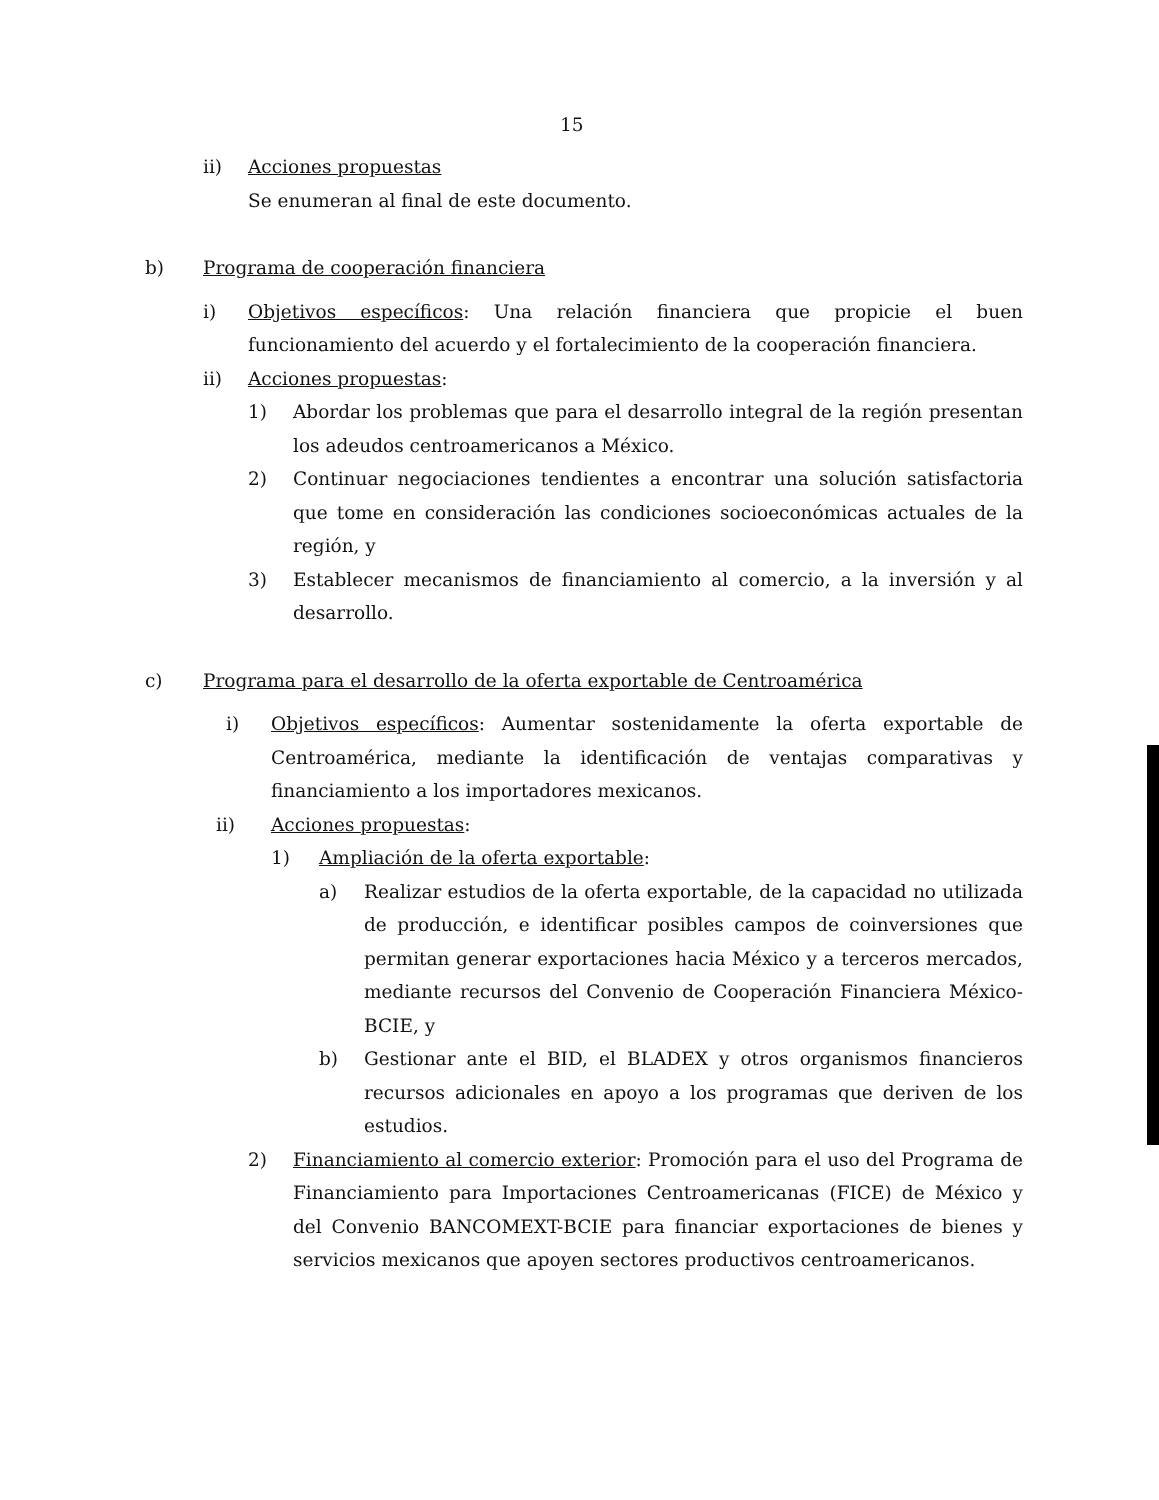15
ii) Acciones propuestas
Se enumeran al final de este documento.
b) Programa de cooperación financiera
i) Objetivos específicos: Una relación financiera que propicie el buen funcionamiento del acuerdo y el fortalecimiento de la cooperación financiera.
ii) Acciones propuestas:
1) Abordar los problemas que para el desarrollo integral de la región presentan los adeudos centroamericanos a México.
2) Continuar negociaciones tendientes a encontrar una solución satisfactoria que tome en consideración las condiciones socioeconómicas actuales de la región, y
3) Establecer mecanismos de financiamiento al comercio, a la inversión y al desarrollo.
c) Programa para el desarrollo de la oferta exportable de Centroamérica
i) Objetivos específicos: Aumentar sostenidamente la oferta exportable de Centroamérica, mediante la identificación de ventajas comparativas y financiamiento a los importadores mexicanos.
ii) Acciones propuestas:
1) Ampliación de la oferta exportable:
a) Realizar estudios de la oferta exportable, de la capacidad no utilizada de producción, e identificar posibles campos de coinversiones que permitan generar exportaciones hacia México y a terceros mercados, mediante recursos del Convenio de Cooperación Financiera México-BCIE, y
b) Gestionar ante el BID, el BLADEX y otros organismos financieros recursos adicionales en apoyo a los programas que deriven de los estudios.
2) Financiamiento al comercio exterior: Promoción para el uso del Programa de Financiamiento para Importaciones Centroamericanas (FICE) de México y del Convenio BANCOMEXT-BCIE para financiar exportaciones de bienes y servicios mexicanos que apoyen sectores productivos centroamericanos.